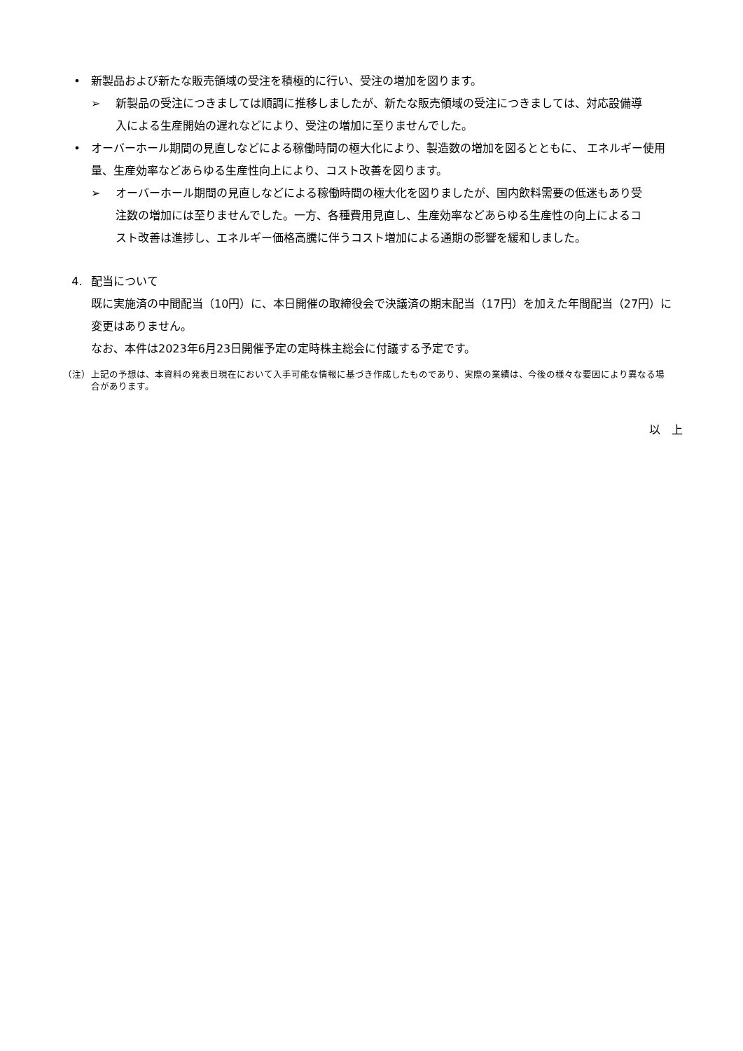• 新製品および新たな販売領域の受注を積極的に行い、受注の増加を図ります。
➢ 新製品の受注につきましては順調に推移しましたが、新たな販売領域の受注につきましては、対応設備導入による生産開始の遅れなどにより、受注の増加に至りませんでした。
• オーバーホール期間の見直しなどによる稼働時間の極大化により、製造数の増加を図るとともに、 エネルギー使用量、生産効率などあらゆる生産性向上により、コスト改善を図ります。
➢ オーバーホール期間の見直しなどによる稼働時間の極大化を図りましたが、国内飲料需要の低迷もあり受注数の増加には至りませんでした。一方、各種費用見直し、生産効率などあらゆる生産性の向上によるコスト改善は進捗し、エネルギー価格高騰に伴うコスト増加による通期の影響を緩和しました。
4. 配当について
既に実施済の中間配当（10円）に、本日開催の取締役会で決議済の期末配当（17円）を加えた年間配当（27円）に変更はありません。
なお、本件は2023年6月23日開催予定の定時株主総会に付議する予定です。
（注） 上記の予想は、本資料の発表日現在において入手可能な情報に基づき作成したものであり、実際の業績は、今後の様々な要因により異なる場合があります。
以　上